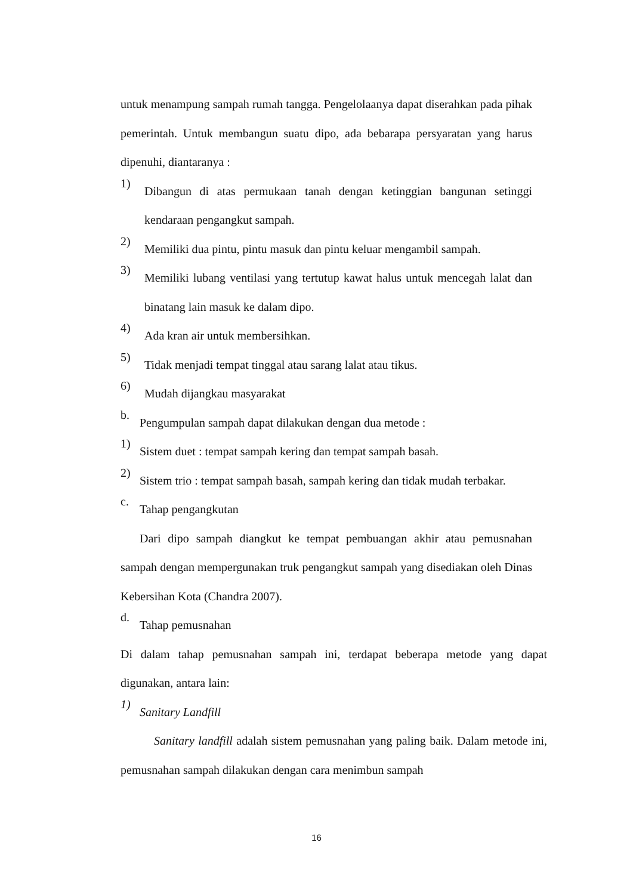untuk menampung sampah rumah tangga. Pengelolaanya dapat diserahkan pada pihak pemerintah. Untuk membangun suatu dipo, ada bebarapa persyaratan yang harus dipenuhi, diantaranya :
1)
Dibangun di atas permukaan tanah dengan ketinggian bangunan setinggi kendaraan pengangkut sampah.
2)
Memiliki dua pintu, pintu masuk dan pintu keluar mengambil sampah.
3)
Memiliki lubang ventilasi yang tertutup kawat halus untuk mencegah lalat dan binatang lain masuk ke dalam dipo.
4)
Ada kran air untuk membersihkan.
5)
Tidak menjadi tempat tinggal atau sarang lalat atau tikus.
6)
Mudah dijangkau masyarakat
b.
Pengumpulan sampah dapat dilakukan dengan dua metode :
1)
Sistem duet : tempat sampah kering dan tempat sampah basah.
2)
Sistem trio : tempat sampah basah, sampah kering dan tidak mudah terbakar.
c.
Tahap pengangkutan
Dari dipo sampah diangkut ke tempat pembuangan akhir atau pemusnahan sampah dengan mempergunakan truk pengangkut sampah yang disediakan oleh Dinas Kebersihan Kota (Chandra 2007).
d.
Tahap pemusnahan
Di dalam tahap pemusnahan sampah ini, terdapat beberapa metode yang dapat digunakan, antara lain:
1)
Sanitary Landfill
Sanitary landfill adalah sistem pemusnahan yang paling baik. Dalam metode ini, pemusnahan sampah dilakukan dengan cara menimbun sampah
16